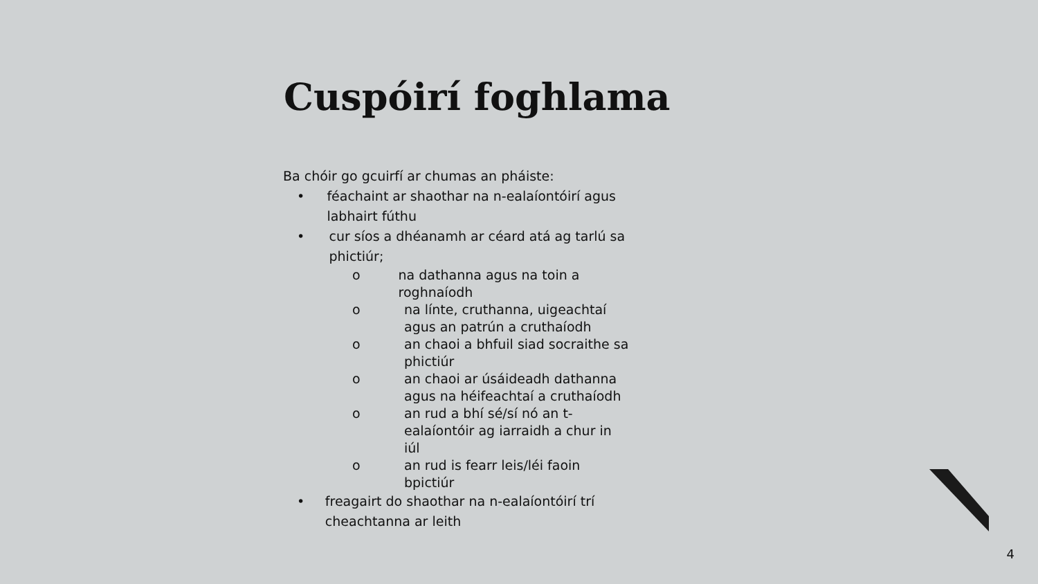Cuspóirí foghlama
Ba chóir go gcuirfí ar chumas an pháiste:
• féachaint ar shaothar na n-ealaíontóirí agus labhairt fúthu
• cur síos a dhéanamh ar céard atá ag tarlú sa phictiúr;
o na dathanna agus na toin a roghnaíodh
o na línte, cruthanna, uigeachtaí agus an patrún a cruthaíodh
o an chaoi a bhfuil siad socraithe sa phictiúr
o an chaoi ar úsáideadh dathanna agus na héifeachtaí a cruthaíodh
o an rud a bhí sé/sí nó an t-ealaíontóir ag iarraidh a chur in iúl
o an rud is fearr leis/léi faoin bpictiúr
• freagairt do shaothar na n-ealaíontóirí trí cheachtanna ar leith
4